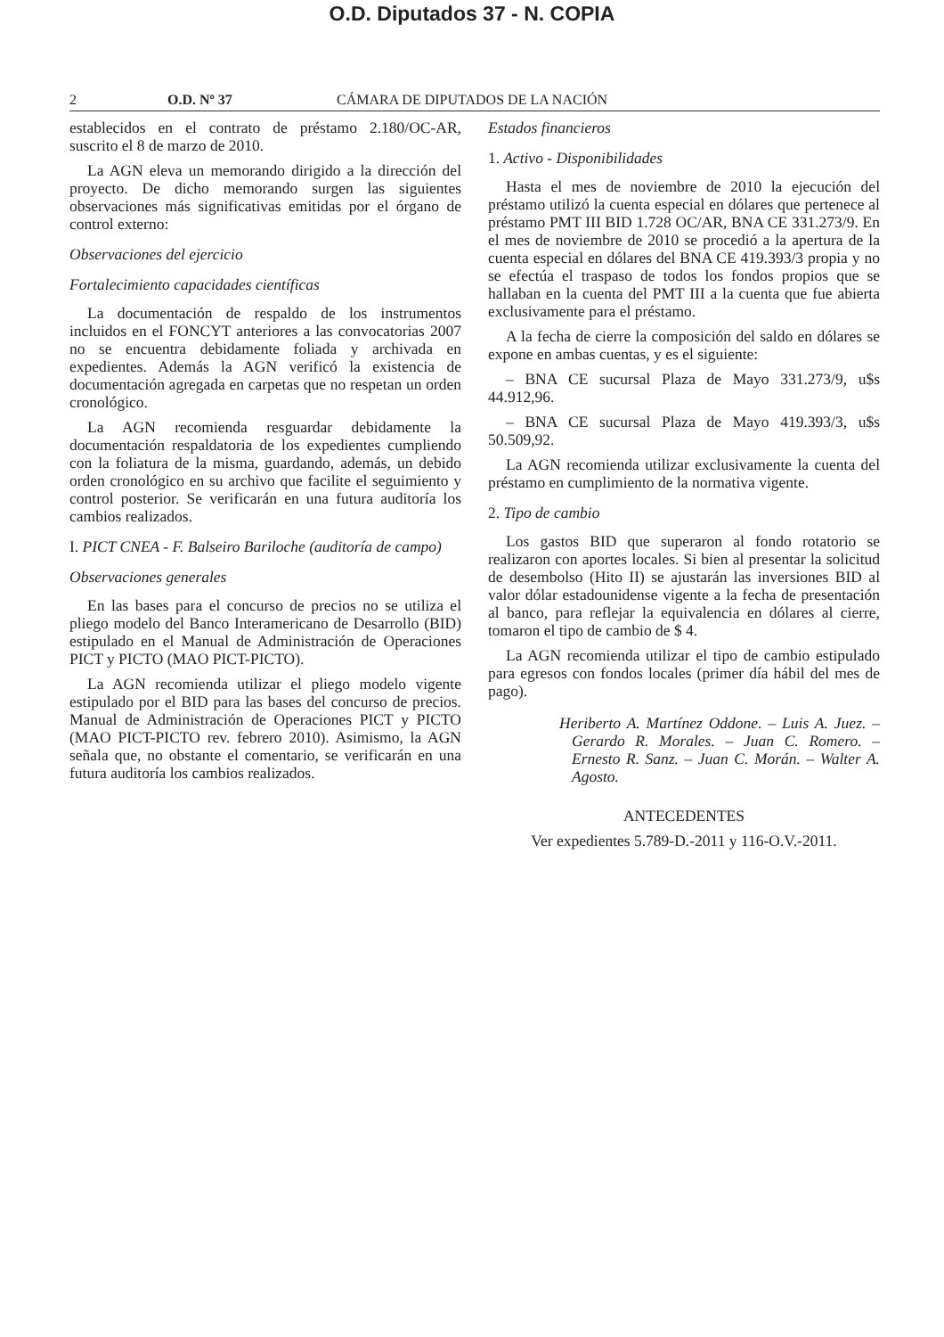O.D. Diputados 37 - N. COPIA
2 O.D. Nº 37 CÁMARA DE DIPUTADOS DE LA NACIÓN
establecidos en el contrato de préstamo 2.180/OC-AR, suscrito el 8 de marzo de 2010.
La AGN eleva un memorando dirigido a la dirección del proyecto. De dicho memorando surgen las siguientes observaciones más significativas emitidas por el órgano de control externo:
Observaciones del ejercicio
Fortalecimiento capacidades científicas
La documentación de respaldo de los instrumentos incluidos en el FONCYT anteriores a las convocatorias 2007 no se encuentra debidamente foliada y archivada en expedientes. Además la AGN verificó la existencia de documentación agregada en carpetas que no respetan un orden cronológico.
La AGN recomienda resguardar debidamente la documentación respaldatoria de los expedientes cumpliendo con la foliatura de la misma, guardando, además, un debido orden cronológico en su archivo que facilite el seguimiento y control posterior. Se verificarán en una futura auditoría los cambios realizados.
I. PICT CNEA - F. Balseiro Bariloche (auditoría de campo)
Observaciones generales
En las bases para el concurso de precios no se utiliza el pliego modelo del Banco Interamericano de Desarrollo (BID) estipulado en el Manual de Administración de Operaciones PICT y PICTO (MAO PICT-PICTO).
La AGN recomienda utilizar el pliego modelo vigente estipulado por el BID para las bases del concurso de precios. Manual de Administración de Operaciones PICT y PICTO (MAO PICT-PICTO rev. febrero 2010). Asimismo, la AGN señala que, no obstante el comentario, se verificarán en una futura auditoría los cambios realizados.
Estados financieros
1. Activo - Disponibilidades
Hasta el mes de noviembre de 2010 la ejecución del préstamo utilizó la cuenta especial en dólares que pertenece al préstamo PMT III BID 1.728 OC/AR, BNA CE 331.273/9. En el mes de noviembre de 2010 se procedió a la apertura de la cuenta especial en dólares del BNA CE 419.393/3 propia y no se efectúa el traspaso de todos los fondos propios que se hallaban en la cuenta del PMT III a la cuenta que fue abierta exclusivamente para el préstamo.
A la fecha de cierre la composición del saldo en dólares se expone en ambas cuentas, y es el siguiente:
– BNA CE sucursal Plaza de Mayo 331.273/9, u$s 44.912,96.
– BNA CE sucursal Plaza de Mayo 419.393/3, u$s 50.509,92.
La AGN recomienda utilizar exclusivamente la cuenta del préstamo en cumplimiento de la normativa vigente.
2. Tipo de cambio
Los gastos BID que superaron al fondo rotatorio se realizaron con aportes locales. Si bien al presentar la solicitud de desembolso (Hito II) se ajustarán las inversiones BID al valor dólar estadounidense vigente a la fecha de presentación al banco, para reflejar la equivalencia en dólares al cierre, tomaron el tipo de cambio de $ 4.
La AGN recomienda utilizar el tipo de cambio estipulado para egresos con fondos locales (primer día hábil del mes de pago).
Heriberto A. Martínez Oddone. – Luis A. Juez. – Gerardo R. Morales. – Juan C. Romero. – Ernesto R. Sanz. – Juan C. Morán. – Walter A. Agosto.
ANTECEDENTES
Ver expedientes 5.789-D.-2011 y 116-O.V.-2011.